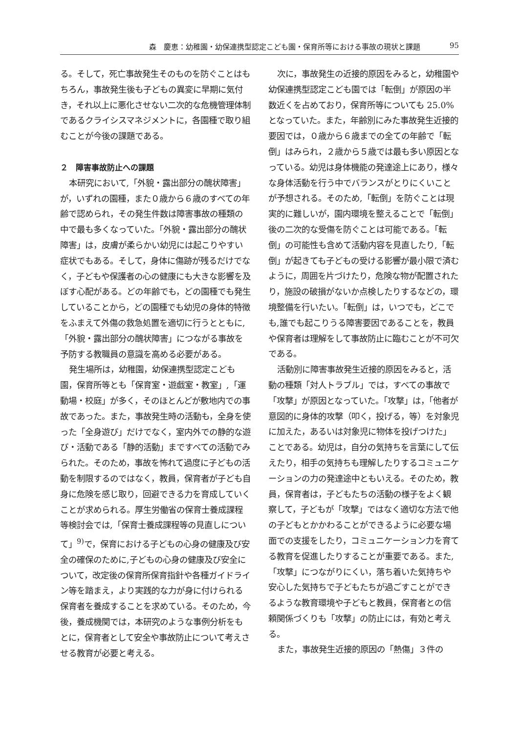森　慶恵：幼稚園・幼保連携型認定こども園・保育所等における事故の現状と課題 95
る。そして，死亡事故発生そのものを防ぐことはもちろん，事故発生後も子どもの異変に早期に気付き，それ以上に悪化させない二次的な危機管理体制であるクライシスマネジメントに，各園種で取り組むことが今後の課題である。
２　障害事故防止への課題
本研究において,「外貌・露出部分の醜状障害」が，いずれの園種，また０歳から６歳のすべての年齢で認められ，その発生件数は障害事故の種類の中で最も多くなっていた。「外貌・露出部分の醜状障害」は，皮膚が柔らかい幼児には起こりやすい症状でもある。そして，身体に傷跡が残るだけでなく，子どもや保護者の心の健康にも大きな影響を及ぼす心配がある。どの年齢でも，どの園種でも発生していることから，どの園種でも幼児の身体的特徴をふまえて外傷の救急処置を適切に行うとともに,「外貌・露出部分の醜状障害」につながる事故を予防する教職員の意識を高める必要がある。
発生場所は，幼稚園，幼保連携型認定こども園，保育所等とも「保育室・遊戯室・教室」,「運動場・校庭」が多く，そのほとんどが敷地内での事故であった。また，事故発生時の活動も，全身を使った「全身遊び」だけでなく，室内外での静的な遊び・活動である「静的活動」まですべての活動でみられた。そのため，事故を怖れて過度に子どもの活動を制限するのではなく，教員，保育者が子ども自身に危険を感じ取り，回避できる力を育成していくことが求められる。厚生労働省の保育士養成課程等検討会では,「保育士養成課程等の見直しについて」<sup>9)</sup>で，保育における子どもの心身の健康及び安全の確保のために,子どもの心身の健康及び安全について，改定後の保育所保育指針や各種ガイドライン等を踏まえ，より実践的な力が身に付けられる保育者を養成することを求めている。そのため，今後，養成機関では，本研究のような事例分析をもとに，保育者として安全や事故防止について考えさせる教育が必要と考える。
次に，事故発生の近接的原因をみると，幼稚園や幼保連携型認定こども園では「転倒」が原因の半数近くを占めており，保育所等についても 25.0%となっていた。また，年齢別にみた事故発生近接的要因では，０歳から６歳までの全ての年齢で「転倒」はみられ，２歳から５歳では最も多い原因となっている。幼児は身体機能の発達途上にあり，様々な身体活動を行う中でバランスがとりにくいことが予想される。そのため,「転倒」を防ぐことは現実的に難しいが，園内環境を整えることで「転倒」後の二次的な受傷を防ぐことは可能である。「転倒」の可能性も含めて活動内容を見直したり,「転倒」が起きても子どもの受ける影響が最小限で済むように，周囲を片づけたり，危険な物が配置されたり，施設の破損がないか点検したりするなどの，環境整備を行いたい。「転倒」は，いつでも，どこでも,誰でも起こりうる障害要因であることを，教員や保育者は理解をして事故防止に臨むことが不可欠である。
活動別に障害事故発生近接的原因をみると，活動の種類「対人トラブル」では，すべての事故で「攻撃」が原因となっていた。「攻撃」は，「他者が意図的に身体的攻撃（叩く，投げる，等）を対象児に加えた，あるいは対象児に物体を投げつけた」ことである。幼児は，自分の気持ちを言葉にして伝えたり，相手の気持ちも理解したりするコミュニケーションの力の発達途中ともいえる。そのため，教員，保育者は，子どもたちの活動の様子をよく観察して，子どもが「攻撃」ではなく適切な方法で他の子どもとかかわることができるように必要な場面での支援をしたり，コミュニケーション力を育てる教育を促進したりすることが重要である。また,「攻撃」につながりにくい，落ち着いた気持ちや安心した気持ちで子どもたちが過ごすことができるような教育環境や子どもと教員，保育者との信頼関係づくりも「攻撃」の防止には，有効と考える。
また，事故発生近接的原因の「熱傷」３件の